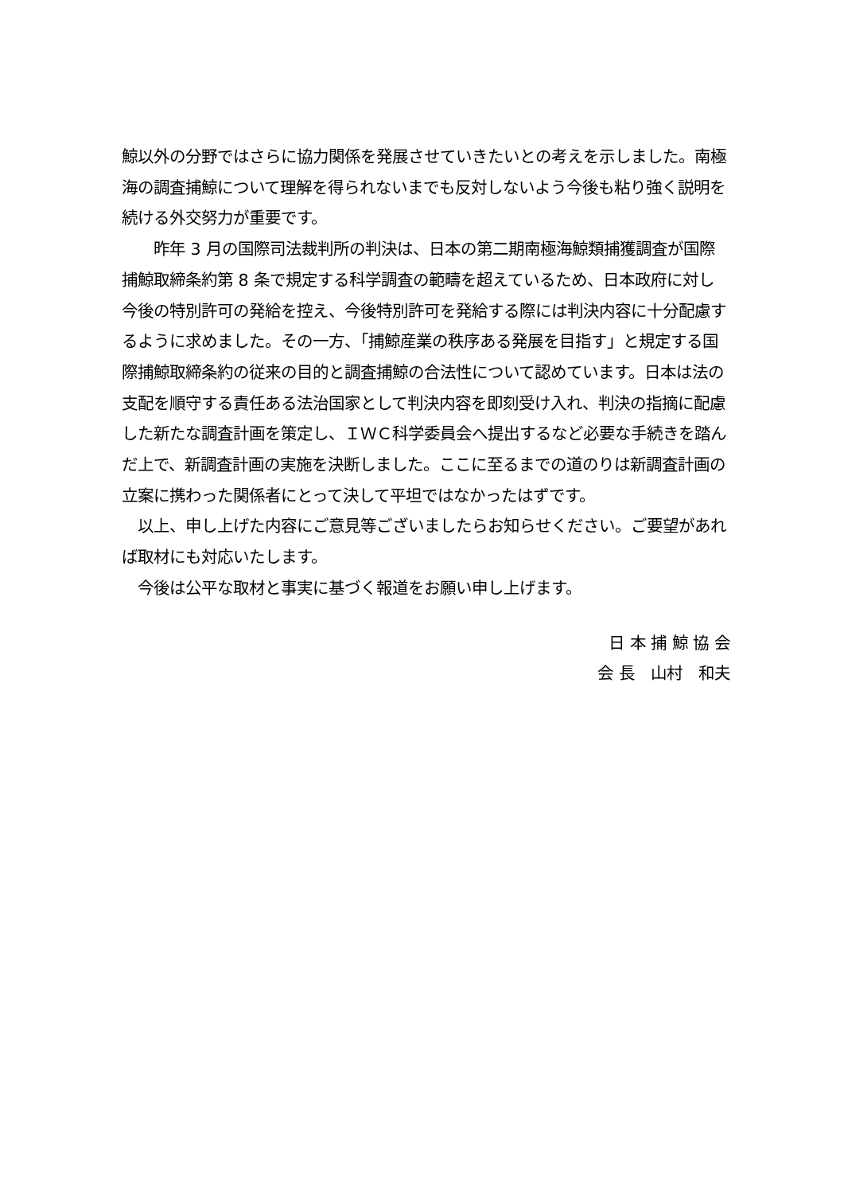鯨以外の分野ではさらに協力関係を発展させていきたいとの考えを示しました。南極海の調査捕鯨について理解を得られないまでも反対しないよう今後も粘り強く説明を続ける外交努力が重要です。
　　昨年 3 月の国際司法裁判所の判決は、日本の第二期南極海鯨類捕獲調査が国際捕鯨取締条約第 8 条で規定する科学調査の範疇を超えているため、日本政府に対し今後の特別許可の発給を控え、今後特別許可を発給する際には判決内容に十分配慮するように求めました。その一方、「捕鯨産業の秩序ある発展を目指す」と規定する国際捕鯨取締条約の従来の目的と調査捕鯨の合法性について認めています。日本は法の支配を順守する責任ある法治国家として判決内容を即刻受け入れ、判決の指摘に配慮した新たな調査計画を策定し、ＩＷＣ科学委員会へ提出するなど必要な手続きを踏んだ上で、新調査計画の実施を決断しました。ここに至るまでの道のりは新調査計画の立案に携わった関係者にとって決して平坦ではなかったはずです。
　以上、申し上げた内容にご意見等ございましたらお知らせください。ご要望があれば取材にも対応いたします。
　今後は公平な取材と事実に基づく報道をお願い申し上げます。
日 本 捕 鯨 協 会
会 長　山村　和夫